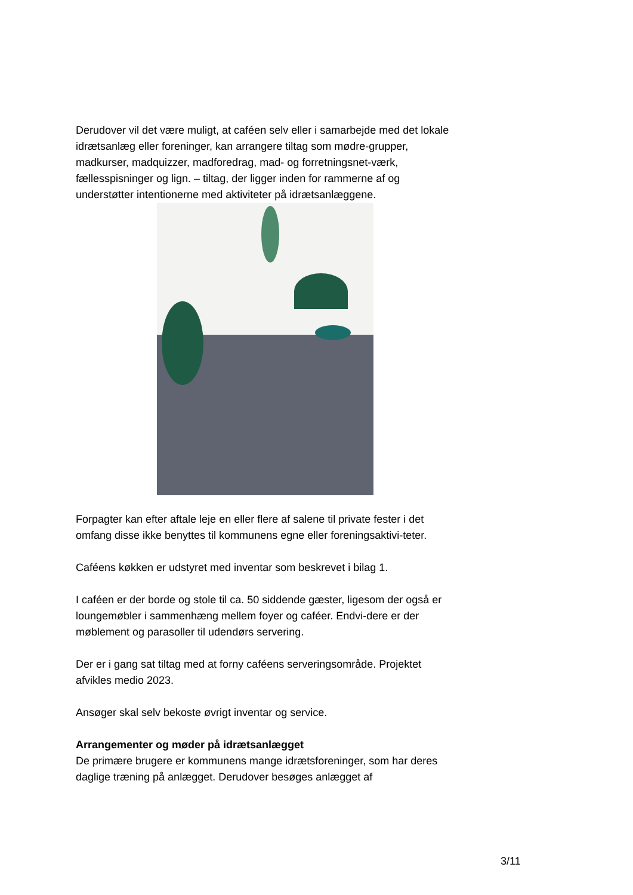Derudover vil det være muligt, at caféen selv eller i samarbejde med det lokale idrætsanlæg eller foreninger, kan arrangere tiltag som mødre-grupper, madkurser, madquizzer, madforedrag, mad- og forretningsnet-værk, fællesspisninger og lign. – tiltag, der ligger inden for rammerne af og understøtter intentionerne med aktiviteter på idrætsanlæggene.
Forpagter kan efter aftale leje en eller flere af salene til private fester i det omfang disse ikke benyttes til kommunens egne eller foreningsaktivi-teter.
Caféens køkken er udstyret med inventar som beskrevet i bilag 1.
I caféen er der borde og stole til ca. 50 siddende gæster, ligesom der også er loungemøbler i sammenhæng mellem foyer og caféer. Endvi-dere er der møblement og parasoller til udendørs servering.
Der er i gang sat tiltag med at forny caféens serveringsområde. Projektet afvikles medio 2023.
Ansøger skal selv bekoste øvrigt inventar og service.
Arrangementer og møder på idrætsanlægget
De primære brugere er kommunens mange idrætsforeninger, som har deres daglige træning på anlægget. Derudover besøges anlægget af
3/11